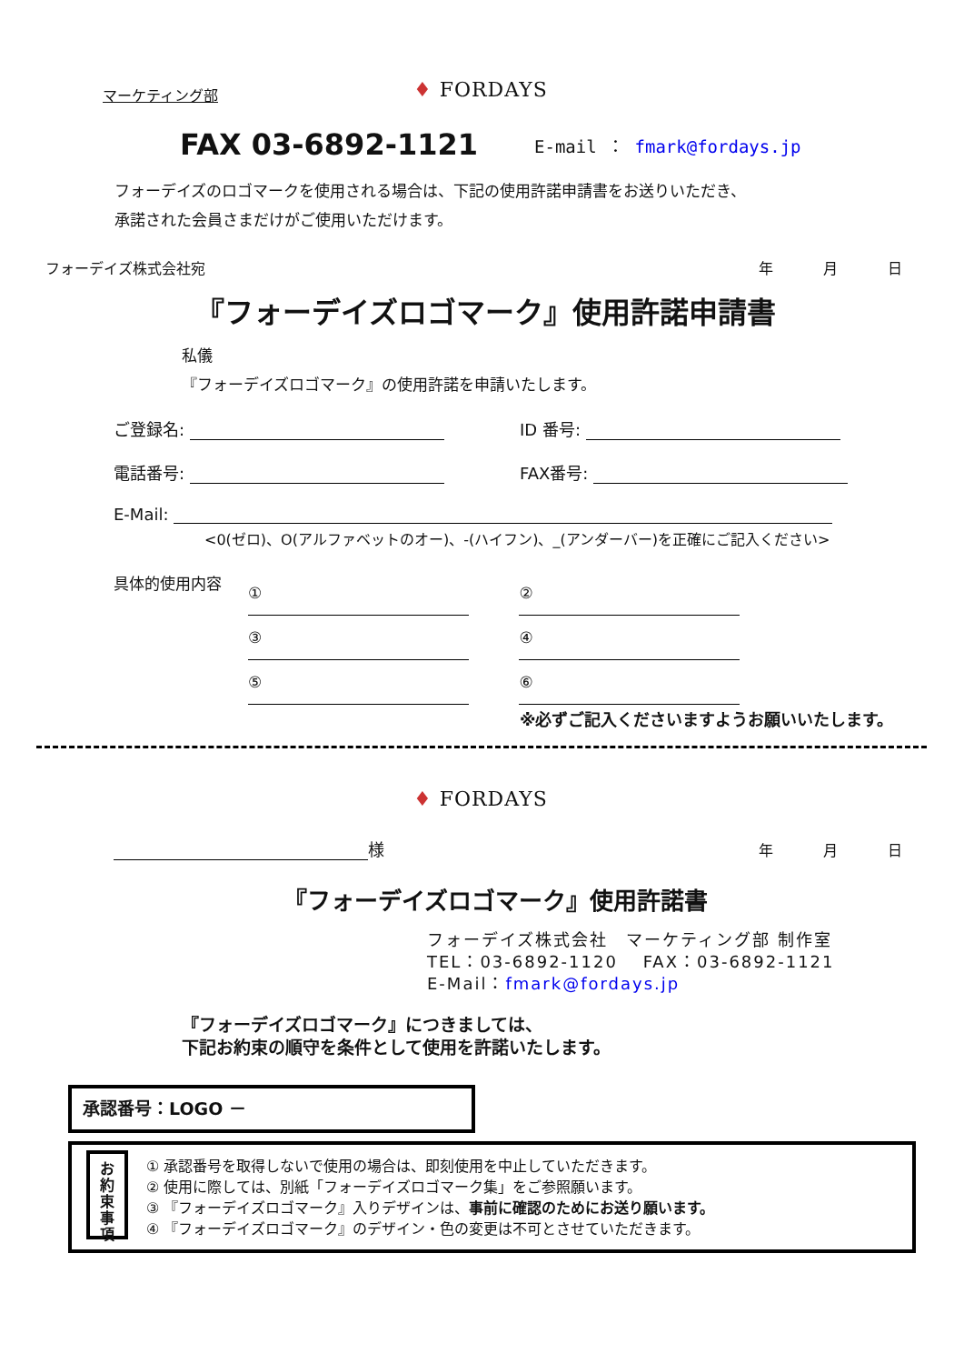マーケティング部 ♦ FORDAYS
FAX 03-6892-1121 E-mail ： fmark@fordays.jp
フォーデイズのロゴマークを使用される場合は、下記の使用許諾申請書をお送りいただき、
承諾された会員さまだけがご使用いただけます。
フォーデイズ株式会社宛 年 月 日
『フォーデイズロゴマーク』使用許諾申請書
私儀
『フォーデイズロゴマーク』の使用許諾を申請いたします。
ご登録名: ID 番号:
電話番号: FAX番号:
E-Mail:
<0(ゼロ)、O(アルファベットのオー)、-(ハイフン)、_(アンダーバー)を正確にご記入ください>
具体的使用内容
① ②
③ ④
⑤ ⑥
※必ずご記入くださいますようお願いいたします。
♦ FORDAYS
様 年 月 日
『フォーデイズロゴマーク』使用許諾書
フォーデイズ株式会社　マーケティング部 制作室
TEL：03-6892-1120　 FAX：03-6892-1121
E-Mail：fmark@fordays.jp
『フォーデイズロゴマーク』につきましては、
下記お約束の順守を条件として使用を許諾いたします。
承認番号：LOGO －
お
約
束
事
項
① 承認番号を取得しないで使用の場合は、即刻使用を中止していただきます。
② 使用に際しては、別紙「フォーデイズロゴマーク集」をご参照願います。
③ 『フォーデイズロゴマーク』入りデザインは、事前に確認のためにお送り願います。
④ 『フォーデイズロゴマーク』のデザイン・色の変更は不可とさせていただきます。